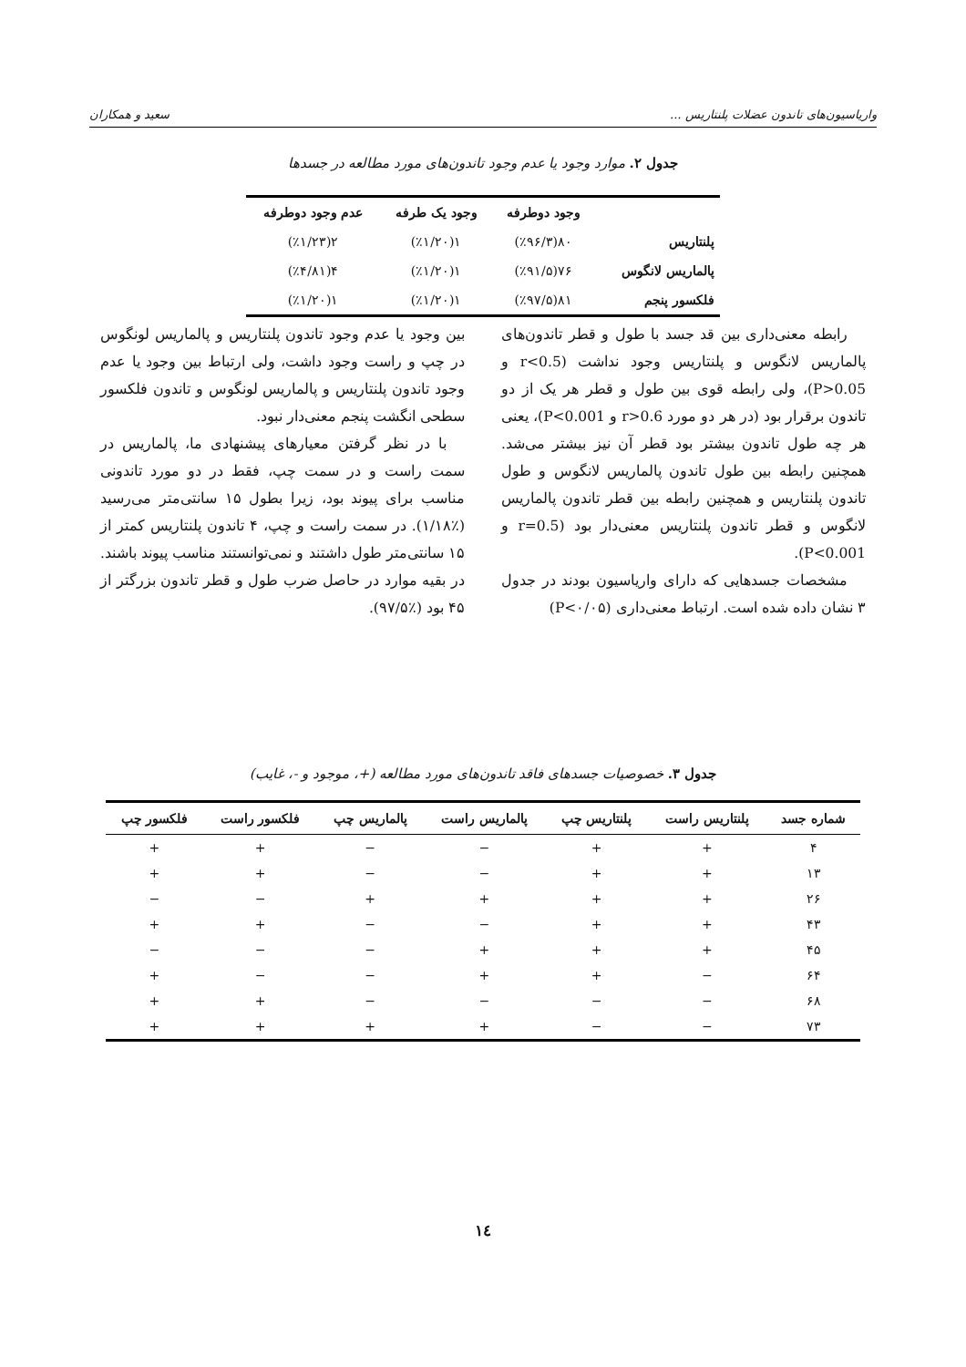واریاسیون‌های تاندون عضلات پلنتاریس ... سعید و همکاران
جدول ۲. موارد وجود یا عدم وجود تاندون‌های مورد مطالعه در جسدها
| | وجود دوطرفه | وجود یک طرفه | عدم وجود دوطرفه |
| --- | --- | --- | --- |
| پلنتاریس | ۸۰(٪۹۶/۳) | ۱(٪۱/۲۰) | ۲(٪۱/۲۳) |
| پالماریس لانگوس | ۷۶(٪۹۱/۵) | ۱(٪۱/۲۰) | ۴(٪۴/۸۱) |
| فلکسور پنجم | ۸۱(٪۹۷/۵) | ۱(٪۱/۲۰) | ۱(٪۱/۲۰) |
رابطه معنی‌داری بین قد جسد با طول و قطر تاندون‌های پالماریس لانگوس و پلنتاریس وجود نداشت (r<0.5 و P>0.05)، ولی رابطه قوی بین طول و قطر هر یک از دو تاندون برقرار بود (در هر دو مورد r>0.6 و P<0.001)، یعنی هر چه طول تاندون بیشتر بود قطر آن نیز بیشتر می‌شد. همچنین رابطه بین طول تاندون پالماریس لانگوس و طول تاندون پلنتاریس و همچنین رابطه بین قطر تاندون پالماریس لانگوس و قطر تاندون پلنتاریس معنی‌دار بود (r=0.5 و P<0.001).
مشخصات جسدهایی که دارای واریاسیون بودند در جدول ۳ نشان داده شده است. ارتباط معنی‌داری (P<۰/۰۵)
بین وجود یا عدم وجود تاندون پلنتاریس و پالماریس لونگوس در چپ و راست وجود داشت، ولی ارتباط بین وجود یا عدم وجود تاندون پلنتاریس و پالماریس لونگوس و تاندون فلکسور سطحی انگشت پنجم معنی‌دار نبود.
با در نظر گرفتن معیارهای پیشنهادی ما، پالماریس در سمت راست و در سمت چپ، فقط در دو مورد تاندونی مناسب برای پیوند بود، زیرا بطول ۱۵ سانتی‌متر می‌رسید (٪۱/۱۸). در سمت راست و چپ، ۴ تاندون پلنتاریس کمتر از ۱۵ سانتی‌متر طول داشتند و نمی‌توانستند مناسب پیوند باشند. در بقیه موارد در حاصل ضرب طول و قطر تاندون بزرگتر از ۴۵ بود (٪۹۷/۵).
جدول ۳. خصوصیات جسدهای فاقد تاندون‌های مورد مطالعه (+، موجود و -، غایب)
| شماره جسد | پلنتاریس راست | پلنتاریس چپ | پالماریس راست | پالماریس چپ | فلکسور راست | فلکسور چپ |
| --- | --- | --- | --- | --- | --- | --- |
| ۴ | + | + | − | − | + | + |
| ۱۳ | + | + | − | − | + | + |
| ۲۶ | + | + | + | + | − | − |
| ۴۳ | + | + | − | − | + | + |
| ۴۵ | + | + | + | − | − | − |
| ۶۴ | − | + | + | − | − | + |
| ۶۸ | − | − | − | − | + | + |
| ۷۳ | − | − | + | + | + | + |
١٤